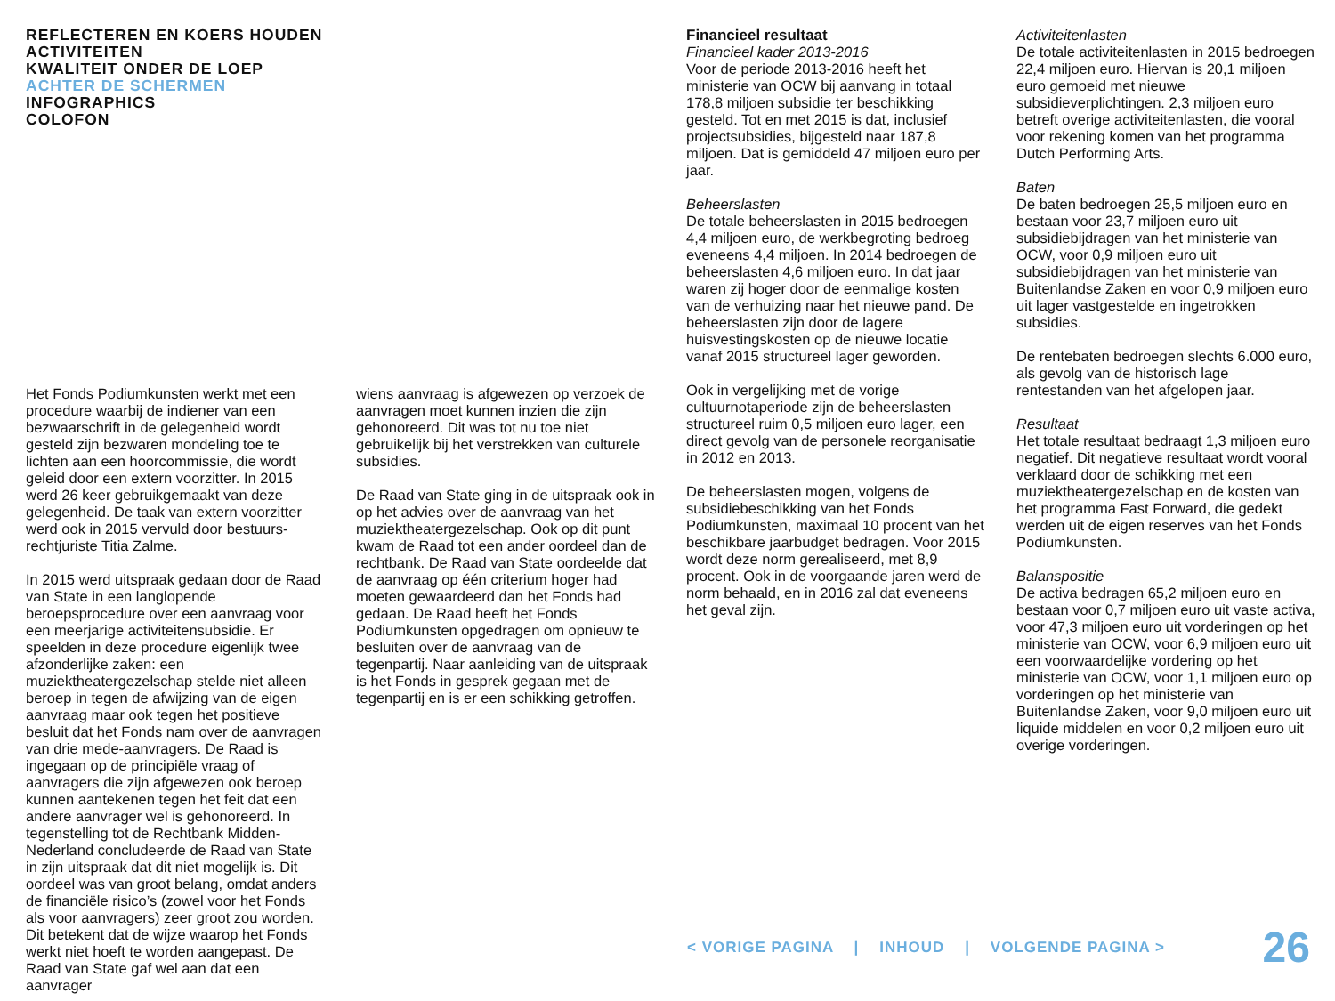REFLECTEREN EN KOERS HOUDEN
ACTIVITEITEN
KWALITEIT ONDER DE LOEP
ACHTER DE SCHERMEN
INFOGRAPHICS
COLOFON
Het Fonds Podiumkunsten werkt met een procedure waarbij de indiener van een bezwaarschrift in de gelegenheid wordt gesteld zijn bezwaren mondeling toe te lichten aan een hoorcommissie, die wordt geleid door een extern voorzitter. In 2015 werd 26 keer gebruikgemaakt van deze gelegenheid. De taak van extern voorzitter werd ook in 2015 vervuld door bestuurs-rechtjuriste Titia Zalme.
In 2015 werd uitspraak gedaan door de Raad van State in een langlopende beroepsprocedure over een aanvraag voor een meerjarige activiteitensubsidie. Er speelden in deze procedure eigenlijk twee afzonderlijke zaken: een muziektheatergezelschap stelde niet alleen beroep in tegen de afwijzing van de eigen aanvraag maar ook tegen het positieve besluit dat het Fonds nam over de aanvragen van drie mede-aanvragers. De Raad is ingegaan op de principiële vraag of aanvragers die zijn afgewezen ook beroep kunnen aantekenen tegen het feit dat een andere aanvrager wel is gehonoreerd. In tegenstelling tot de Rechtbank Midden-Nederland concludeerde de Raad van State in zijn uitspraak dat dit niet mogelijk is. Dit oordeel was van groot belang, omdat anders de financiële risico’s (zowel voor het Fonds als voor aanvragers) zeer groot zou worden. Dit betekent dat de wijze waarop het Fonds werkt niet hoeft te worden aangepast. De Raad van State gaf wel aan dat een aanvrager
wiens aanvraag is afgewezen op verzoek de aanvragen moet kunnen inzien die zijn gehonoreerd. Dit was tot nu toe niet gebruikelijk bij het verstrekken van culturele subsidies.
De Raad van State ging in de uitspraak ook in op het advies over de aanvraag van het muziektheatergezelschap. Ook op dit punt kwam de Raad tot een ander oordeel dan de rechtbank. De Raad van State oordeelde dat de aanvraag op één criterium hoger had moeten gewaardeerd dan het Fonds had gedaan. De Raad heeft het Fonds Podiumkunsten opgedragen om opnieuw te besluiten over de aanvraag van de tegenpartij. Naar aanleiding van de uitspraak is het Fonds in gesprek gegaan met de tegenpartij en is er een schikking getroffen.
Financieel resultaat
Financieel kader 2013-2016
Voor de periode 2013-2016 heeft het ministerie van OCW bij aanvang in totaal 178,8 miljoen subsidie ter beschikking gesteld. Tot en met 2015 is dat, inclusief projectsubsidies, bijgesteld naar 187,8 miljoen. Dat is gemiddeld 47 miljoen euro per jaar.
Beheerslasten
De totale beheerslasten in 2015 bedroegen 4,4 miljoen euro, de werkbegroting bedroeg eveneens 4,4 miljoen. In 2014 bedroegen de beheerslasten 4,6 miljoen euro. In dat jaar waren zij hoger door de eenmalige kosten van de verhuizing naar het nieuwe pand. De beheerslasten zijn door de lagere huisvestingskosten op de nieuwe locatie vanaf 2015 structureel lager geworden.
Ook in vergelijking met de vorige cultuurnotaperiode zijn de beheerslasten structureel ruim 0,5 miljoen euro lager, een direct gevolg van de personele reorganisatie in 2012 en 2013.
De beheerslasten mogen, volgens de subsidiebeschikking van het Fonds Podiumkunsten, maximaal 10 procent van het beschikbare jaarbudget bedragen. Voor 2015 wordt deze norm gerealiseerd, met 8,9 procent. Ook in de voorgaande jaren werd de norm behaald, en in 2016 zal dat eveneens het geval zijn.
Activiteitenlasten
De totale activiteitenlasten in 2015 bedroegen 22,4 miljoen euro. Hiervan is 20,1 miljoen euro gemoeid met nieuwe subsidieverplichtingen. 2,3 miljoen euro betreft overige activiteitenlasten, die vooral voor rekening komen van het programma Dutch Performing Arts.
Baten
De baten bedroegen 25,5 miljoen euro en bestaan voor 23,7 miljoen euro uit subsidiebijdragen van het ministerie van OCW, voor 0,9 miljoen euro uit subsidiebijdragen van het ministerie van Buitenlandse Zaken en voor 0,9 miljoen euro uit lager vastgestelde en ingetrokken subsidies.
De rentebaten bedroegen slechts 6.000 euro, als gevolg van de historisch lage rentestanden van het afgelopen jaar.
Resultaat
Het totale resultaat bedraagt 1,3 miljoen euro negatief. Dit negatieve resultaat wordt vooral verklaard door de schikking met een muziektheatergezelschap en de kosten van het programma Fast Forward, die gedekt werden uit de eigen reserves van het Fonds Podiumkunsten.
Balanspositie
De activa bedragen 65,2 miljoen euro en bestaan voor 0,7 miljoen euro uit vaste activa, voor 47,3 miljoen euro uit vorderingen op het ministerie van OCW, voor 6,9 miljoen euro uit een voorwaardelijke vordering op het ministerie van OCW, voor 1,1 miljoen euro op vorderingen op het ministerie van Buitenlandse Zaken, voor 9,0 miljoen euro uit liquide middelen en voor 0,2 miljoen euro uit overige vorderingen.
< VORIGE PAGINA | INHOUD | VOLGENDE PAGINA > 26